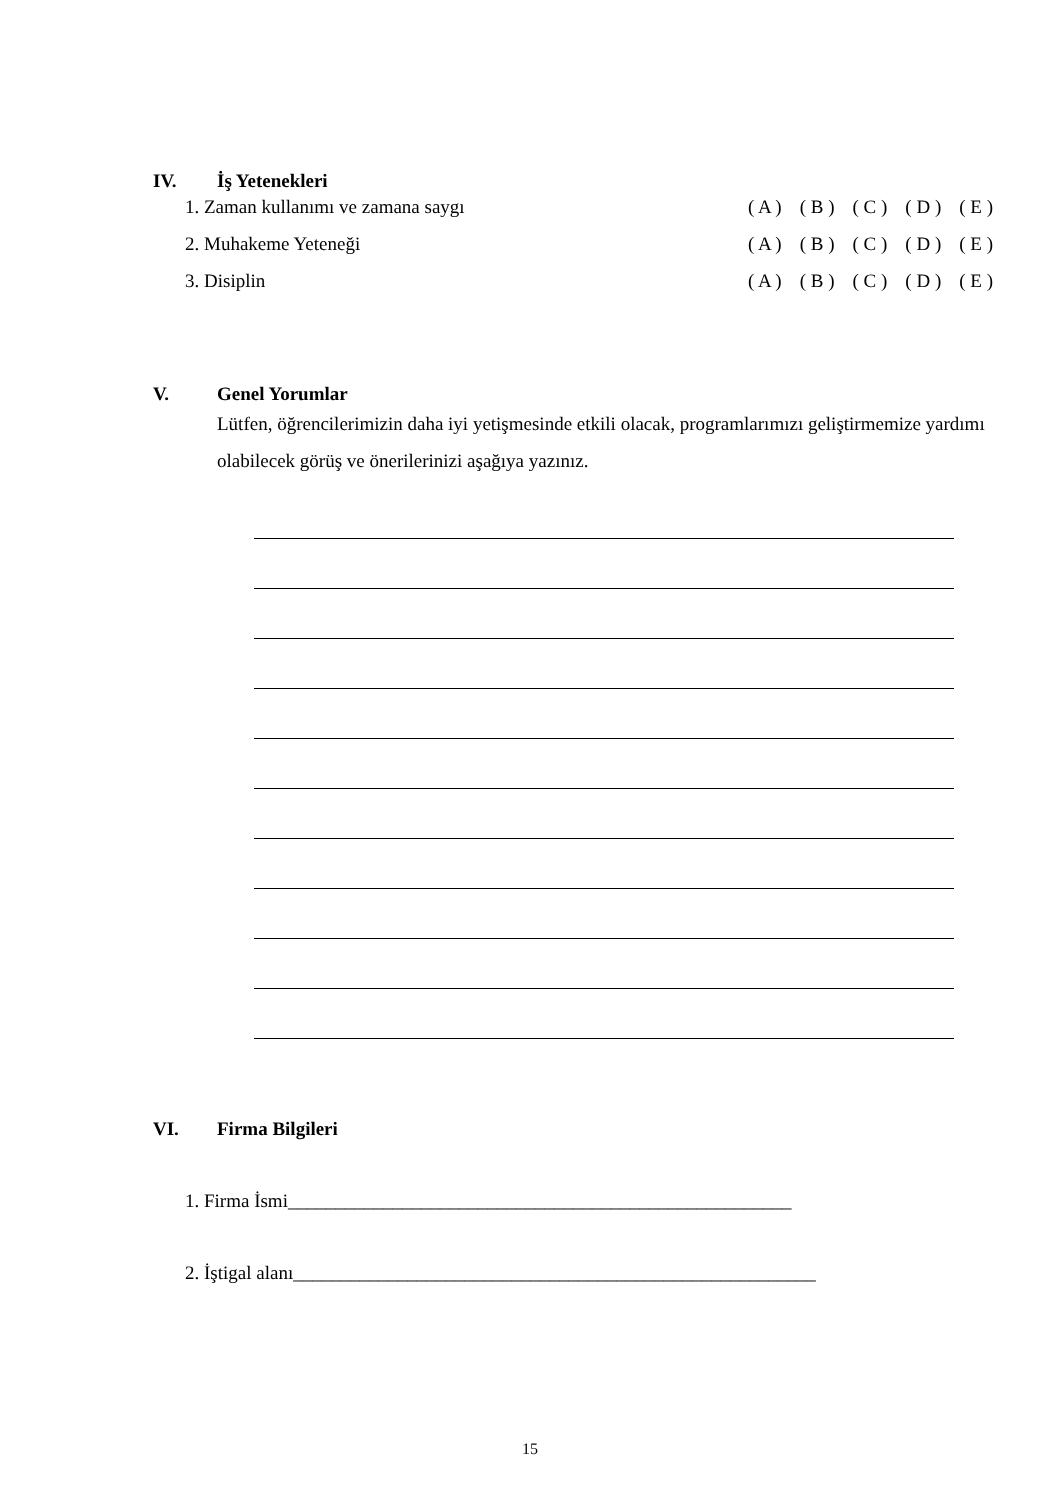IV. İş Yetenekleri
1. Zaman kullanımı ve zamana saygı ( A ) ( B ) ( C ) ( D ) ( E )
2. Muhakeme Yeteneği ( A ) ( B ) ( C ) ( D ) ( E )
3. Disiplin ( A ) ( B ) ( C ) ( D ) ( E )
V. Genel Yorumlar
Lütfen, öğrencilerimizin daha iyi yetişmesinde etkili olacak, programlarımızı geliştirmemize yardımı olabilecek görüş ve önerilerinizi aşağıya yazınız.
VI. Firma Bilgileri
1. Firma İsmi_____________________________________________________
2. İştigal alanı_______________________________________________________
15